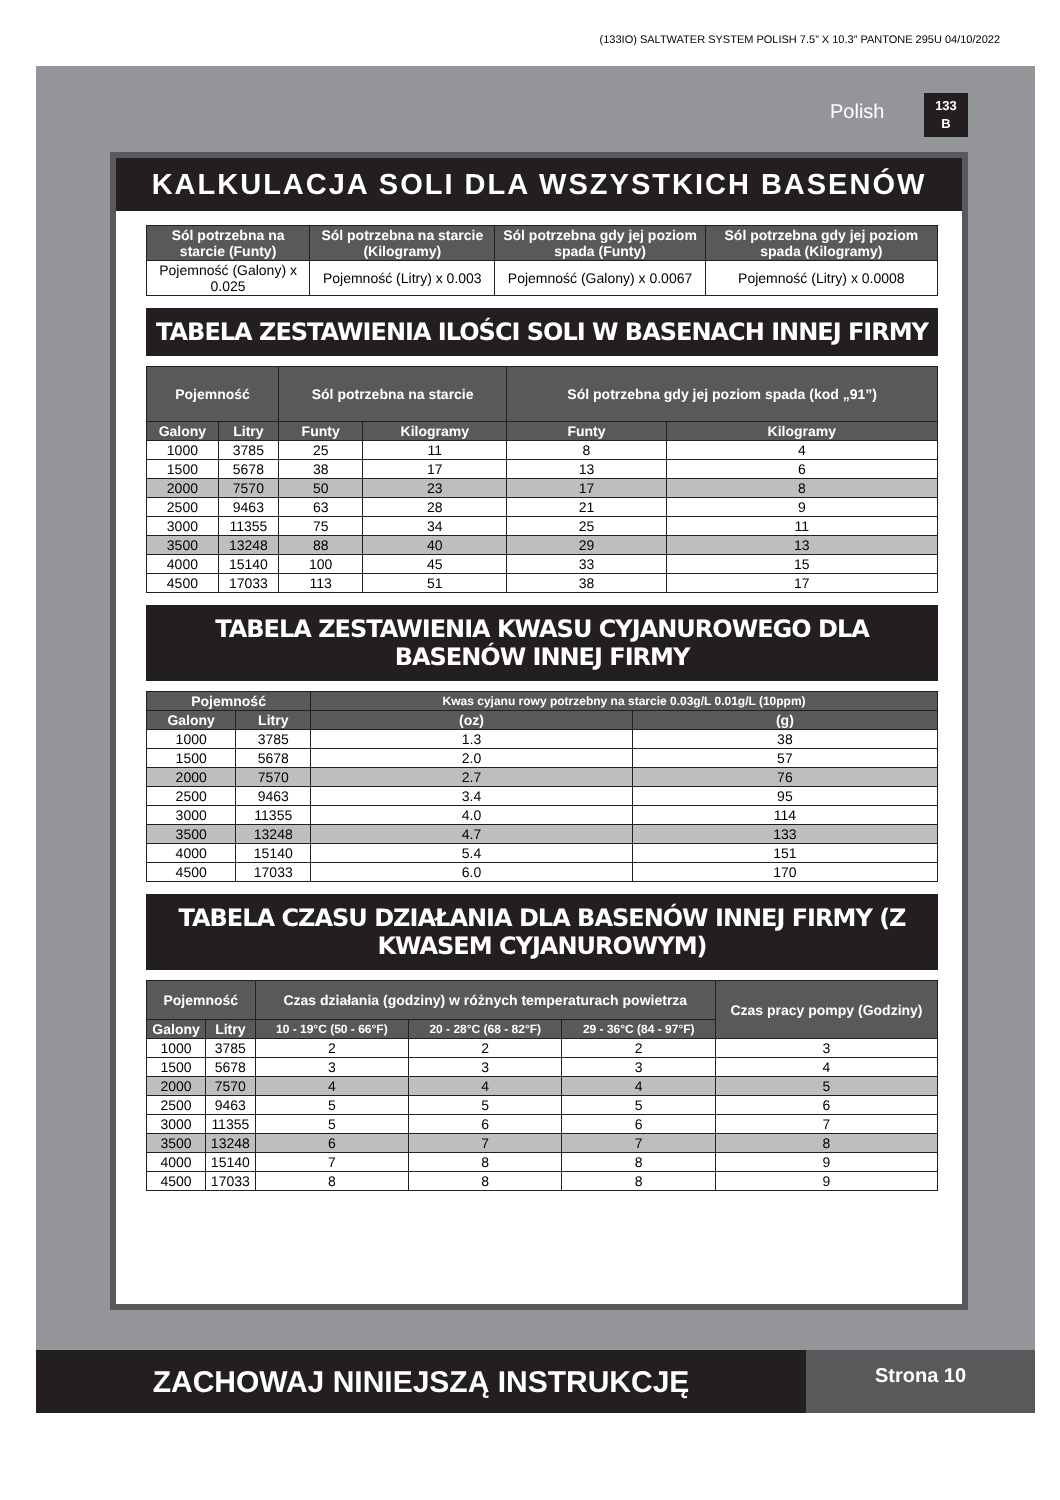(133IO) SALTWATER SYSTEM POLISH 7.5” X 10.3” PANTONE 295U 04/10/2022
Polish
133
B
KALKULACJA SOLI DLA WSZYSTKICH BASENÓW
| Sól potrzebna na starcie (Funty) | Sól potrzebna na starcie (Kilogramy) | Sól potrzebna gdy jej poziom spada (Funty) | Sól potrzebna gdy jej poziom spada (Kilogramy) |
| --- | --- | --- | --- |
| Pojemność (Galony) x 0.025 | Pojemność (Litry) x 0.003 | Pojemność (Galony) x 0.0067 | Pojemność (Litry) x 0.0008 |
TABELA ZESTAWIENIA ILOŚCI SOLI W BASENACH INNEJ FIRMY
| Pojemność | | Sól potrzebna na starcie | | Sól potrzebna gdy jej poziom spada (kod „91”) | |
| --- | --- | --- | --- | --- | --- |
| Galony | Litry | Funty | Kilogramy | Funty | Kilogramy |
| 1000 | 3785 | 25 | 11 | 8 | 4 |
| 1500 | 5678 | 38 | 17 | 13 | 6 |
| 2000 | 7570 | 50 | 23 | 17 | 8 |
| 2500 | 9463 | 63 | 28 | 21 | 9 |
| 3000 | 11355 | 75 | 34 | 25 | 11 |
| 3500 | 13248 | 88 | 40 | 29 | 13 |
| 4000 | 15140 | 100 | 45 | 33 | 15 |
| 4500 | 17033 | 113 | 51 | 38 | 17 |
TABELA ZESTAWIENIA KWASU CYJANUROWEGO DLA BASENÓW INNEJ FIRMY
| Pojemność | | Kwas cyjanu rowy potrzebny na starcie 0.03g/L 0.01g/L (10ppm) | |
| --- | --- | --- | --- |
| Galony | Litry | (oz) | (g) |
| 1000 | 3785 | 1.3 | 38 |
| 1500 | 5678 | 2.0 | 57 |
| 2000 | 7570 | 2.7 | 76 |
| 2500 | 9463 | 3.4 | 95 |
| 3000 | 11355 | 4.0 | 114 |
| 3500 | 13248 | 4.7 | 133 |
| 4000 | 15140 | 5.4 | 151 |
| 4500 | 17033 | 6.0 | 170 |
TABELA CZASU DZIAŁANIA DLA BASENÓW INNEJ FIRMY (Z KWASEM CYJANUROWYM)
| Pojemność | | Czas działania (godziny) w różnych temperaturach powietrza | | | Czas pracy pompy (Godziny) |
| --- | --- | --- | --- | --- | --- |
| Galony | Litry | 10 - 19°C (50 - 66°F) | 20 - 28°C (68 - 82°F) | 29 - 36°C (84 - 97°F) | |
| 1000 | 3785 | 2 | 2 | 2 | 3 |
| 1500 | 5678 | 3 | 3 | 3 | 4 |
| 2000 | 7570 | 4 | 4 | 4 | 5 |
| 2500 | 9463 | 5 | 5 | 5 | 6 |
| 3000 | 11355 | 5 | 6 | 6 | 7 |
| 3500 | 13248 | 6 | 7 | 7 | 8 |
| 4000 | 15140 | 7 | 8 | 8 | 9 |
| 4500 | 17033 | 8 | 8 | 8 | 9 |
ZACHOWAJ NINIEJSZĄ INSTRUKCJĘ Strona 10